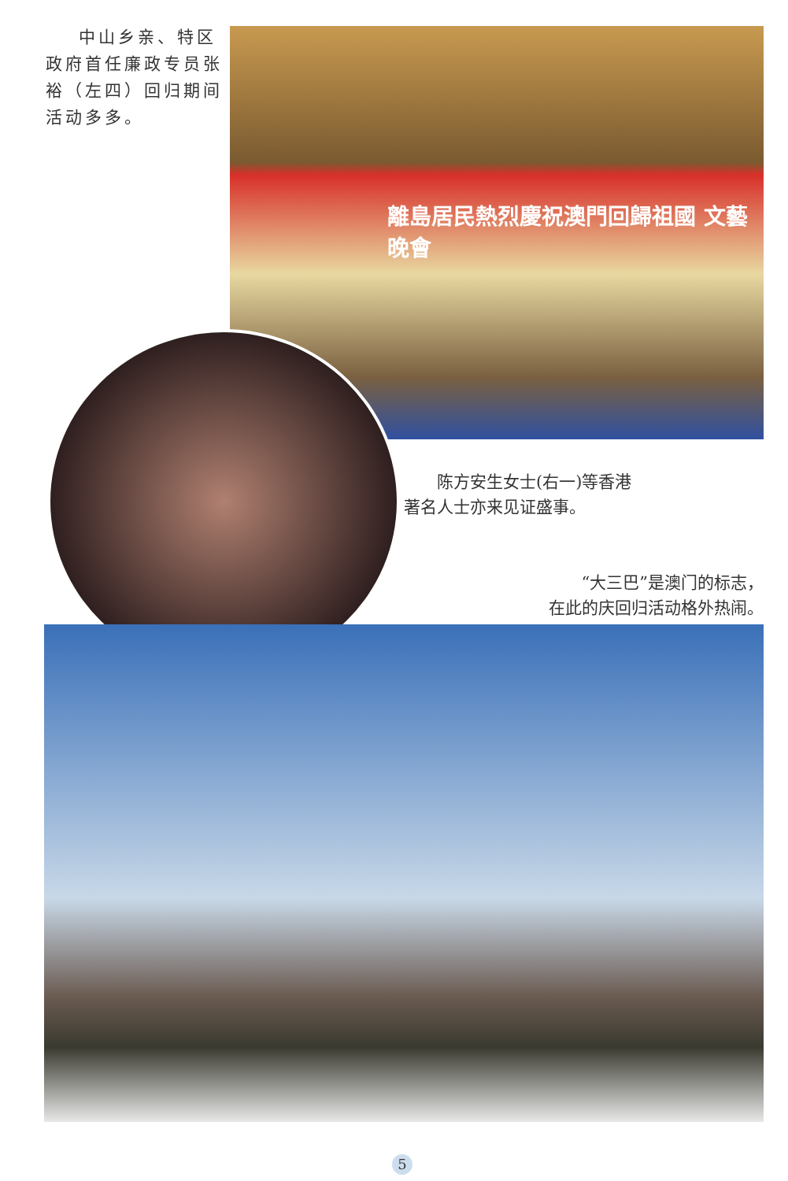中山乡亲、特区政府首任廉政专员张裕（左四）回归期间活动多多。
離島居民熱烈慶祝澳門回歸祖國 文藝晚會
陈方安生女士(右一)等香港著名人士亦来见证盛事。
“大三巴”是澳门的标志，
在此的庆回归活动格外热闹。
5